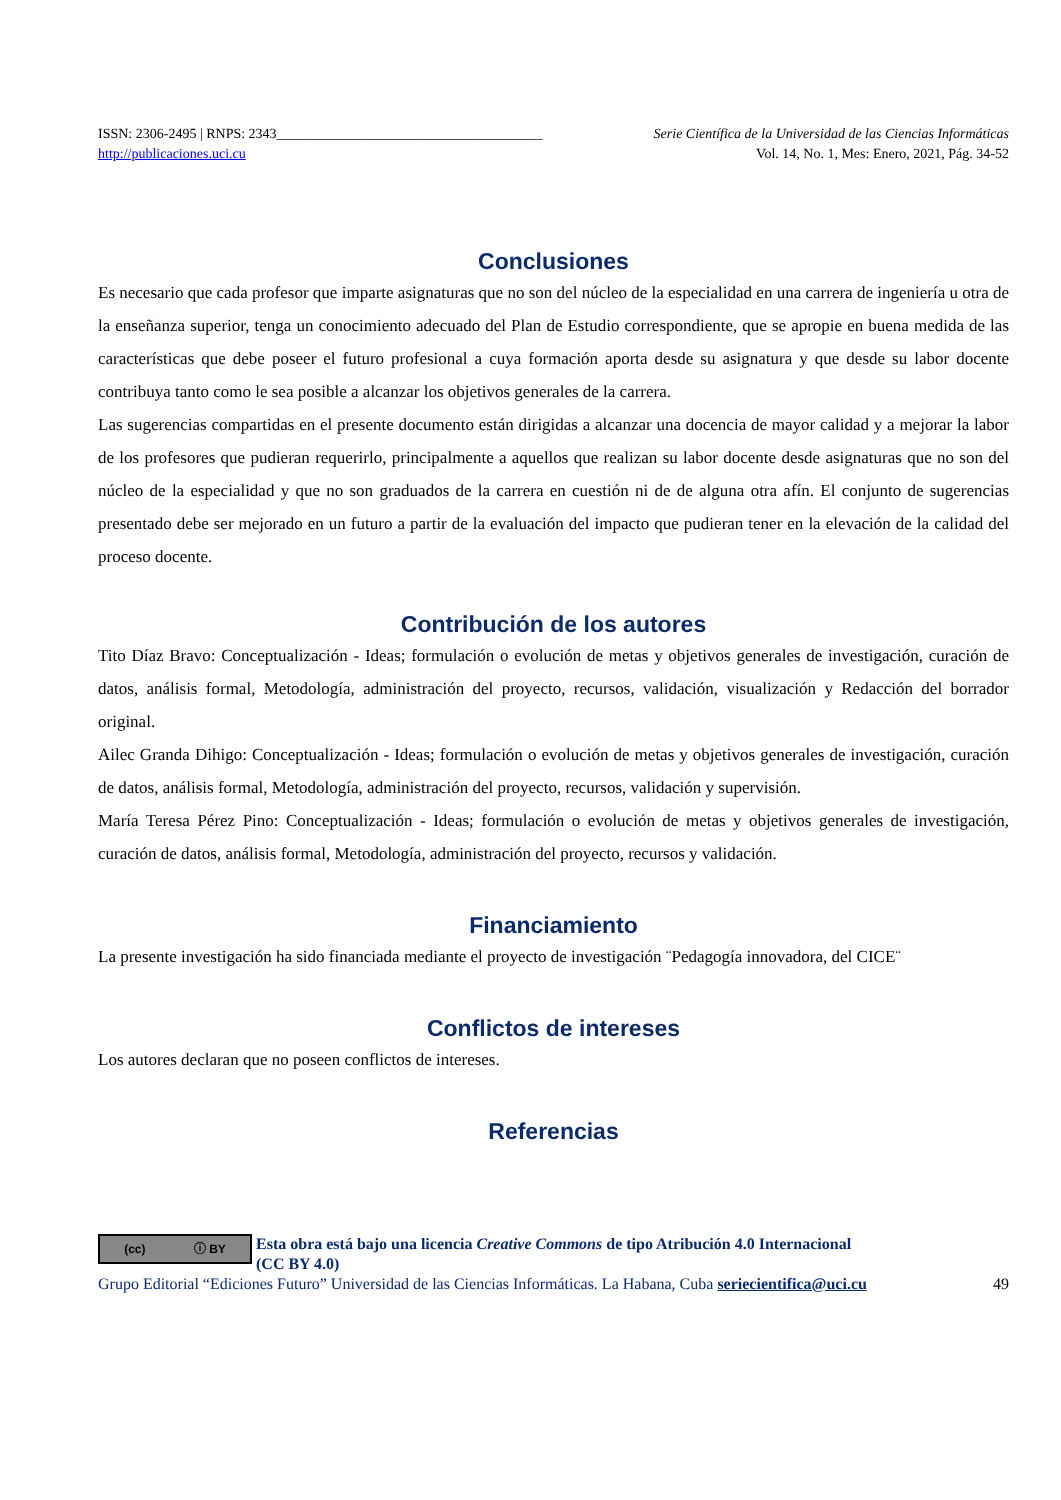ISSN: 2306-2495 | RNPS: 2343______________________________________ Serie Científica de la Universidad de las Ciencias Informáticas
http://publicaciones.uci.cu Vol. 14, No. 1, Mes: Enero, 2021, Pág. 34-52
Conclusiones
Es necesario que cada profesor que imparte asignaturas que no son del núcleo de la especialidad en una carrera de ingeniería u otra de la enseñanza superior, tenga un conocimiento adecuado del Plan de Estudio correspondiente, que se apropie en buena medida de las características que debe poseer el futuro profesional a cuya formación aporta desde su asignatura y que desde su labor docente contribuya tanto como le sea posible a alcanzar los objetivos generales de la carrera.
Las sugerencias compartidas en el presente documento están dirigidas a alcanzar una docencia de mayor calidad y a mejorar la labor de los profesores que pudieran requerirlo, principalmente a aquellos que realizan su labor docente desde asignaturas que no son del núcleo de la especialidad y que no son graduados de la carrera en cuestión ni de de alguna otra afín. El conjunto de sugerencias presentado debe ser mejorado en un futuro a partir de la evaluación del impacto que pudieran tener en la elevación de la calidad del proceso docente.
Contribución de los autores
Tito Díaz Bravo: Conceptualización - Ideas; formulación o evolución de metas y objetivos generales de investigación, curación de datos, análisis formal, Metodología, administración del proyecto, recursos, validación, visualización y Redacción del borrador original.
Ailec Granda Dihigo: Conceptualización - Ideas; formulación o evolución de metas y objetivos generales de investigación, curación de datos, análisis formal, Metodología, administración del proyecto, recursos, validación y supervisión.
María Teresa Pérez Pino: Conceptualización - Ideas; formulación o evolución de metas y objetivos generales de investigación, curación de datos, análisis formal, Metodología, administración del proyecto, recursos y validación.
Financiamiento
La presente investigación ha sido financiada mediante el proyecto de investigación ¨Pedagogía innovadora, del CICE¨
Conflictos de intereses
Los autores declaran que no poseen conflictos de intereses.
Referencias
(cc) ⓘ BY
Esta obra está bajo una licencia Creative Commons de tipo Atribución 4.0 Internacional
(CC BY 4.0)
Grupo Editorial “Ediciones Futuro” Universidad de las Ciencias Informáticas. La Habana, Cuba seriecientifica@uci.cu 49